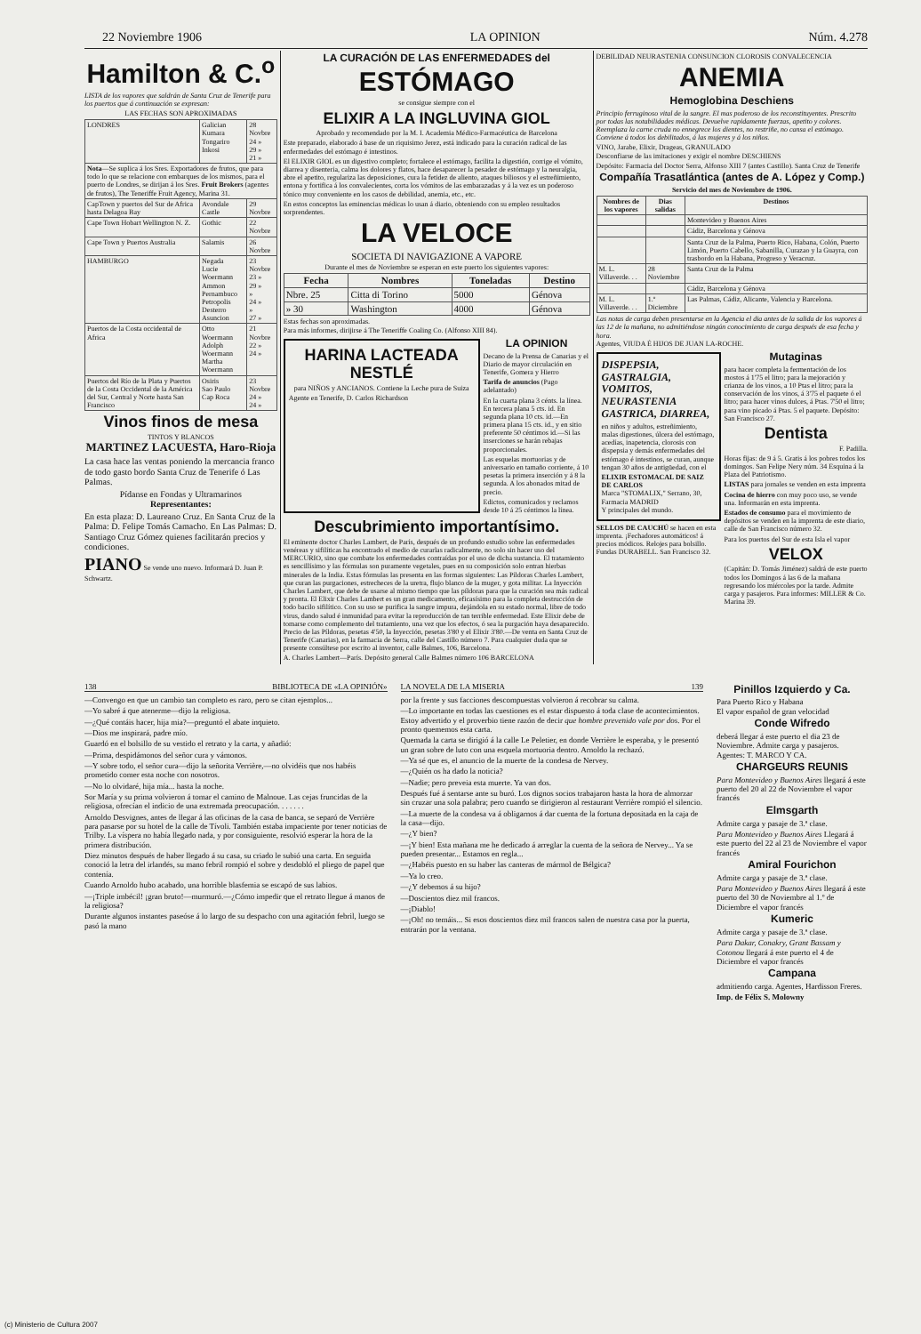22 Noviembre 1906 LA OPINION Núm. 4.278
Hamilton & C.<sup>o</sup>
LISTA de los vapores que saldrán de Santa Cruz de Tenerife para los puertos que á continuación se expresan:
LAS FECHAS SON APROXIMADAS
| LONDRES | Galician Kumara Tongariro Inkosi | 28 Novbre 24 » 29 » 21 » |
| Nota —Se suplica á los Sres. Exportadores de frutos, que para todo lo que se relacione con embarques de los mismos, para el puerto de Londres, se dirijan á los Sres. Fruit Brokers (agentes de frutos), The Teneriffe Fruit Agency, Marina 31. | | |
| CapTown y puertos del Sur de Africa hasta Delagoa Bay | Avondale Castle | 29 Novbre |
| Cape Town Hobart Wellington N. Z. | Gothic | 22 Novbre |
| Cape Town y Puertos Australia | Salamis | 26 Novbre |
| HAMBURGO | Negada Lucie Woermann Ammon Pernambuco Petropolis Desterro Asuncion | 23 Novbre 23 » 29 » » 24 » » 27 » |
| Puertos de la Costa occidental de Africa | Otto Woermann Adolph Woermann Martha Woermann | 21 Novbre 22 » 24 » |
| Puertos del Río de la Plata y Puertos de la Costa Occidental de la América del Sur, Central y Norte hasta San Francisco | Osiris Sao Paulo Cap Roca | 23 Novbre 24 » 24 » |
Vinos finos de mesa
TINTOS Y BLANCOS
MARTINEZ LACUESTA, Haro-Rioja
La casa hace las ventas poniendo la mercancia franco de todo gasto bordo Santa Cruz de Tenerife ó Las Palmas.
Pídanse en Fondas y Ultramarinos
Representantes:
En esta plaza: D. Laureano Cruz. En Santa Cruz de la Palma: D. Felipe Tomás Camacho. En Las Palmas: D. Santiago Cruz Gómez quienes facilitarán precios y condiciones.
PIANO Se vende uno nuevo. Informará D. Juan P. Schwartz.
LA CURACIÓN DE LAS ENFERMEDADES del
ESTÓMAGO
se consigue siempre con el
ELIXIR A LA INGLUVINA GIOL
Aprobado y recomendado por la M. I. Academia Médico-Farmacéutica de Barcelona
Este preparado, elaborado á base de un riquisimo Jerez, está indicado para la curación radical de las enfermedades del estómago é intestinos.
El ELIXIR GIOL es un digestivo completo; fortalece el estómago, facilita la digestión, corrige el vómito, diarrea y disenteria, calma los dolores y flatos, hace desaparecer la pesadez de estómago y la neuralgia, abre el apetito, regulariza las deposiciones, cura la fetidez de aliento, ataques biliosos y el estreñimiento, entona y fortifica á los convalecientes, corta los vómitos de las embarazadas y á la vez es un poderoso tónico muy conveniente en los casos de debilidad, anemia, etc., etc.
En estos conceptos las eminencias médicas lo usan á diario, obteniendo con su empleo resultados sorprendentes.
LA VELOCE
SOCIETA DI NAVIGAZIONE A VAPORE
Durante el mes de Noviembre se esperan en este puerto los siguientes vapores:
| Fecha | Nombres | Toneladas | Destino |
| --- | --- | --- | --- |
| Nbre. 25 | Citta di Torino | 5000 | Génova |
| » 30 | Washington | 4000 | Génova |
Estas fechas son aproximadas.
Para más informes, dirijirse á The Teneriffe Coaling Co. (Alfonso XIII 84).
HARINA LACTEADA NESTLÉ
para NIÑOS y ANCIANOS. Contiene la Leche pura de Suiza
Agente en Tenerife, D. Carlos Richardson
LA OPINION
Decano de la Prensa de Canarias y el Diario de mayor circulación en Tenerife, Gomera y Hierro
Tarifa de anuncios (Pago adelantado)
En la cuarta plana 3 cénts. la línea. En tercera plana 5 cts. id. En segunda plana 10 cts. id.—En primera plana 15 cts. id., y en sitio preferente 50 céntimos id.—Si las inserciones se harán rebajas proporcionales.
Las esquelas mortuorias y de aniversario en tamaño corriente, á 10 pesetas la primera inserción y á 8 la segunda. A los abonados mitad de precio.
Edictos, comunicados y reclamos desde 10 á 25 céntimos la línea.
Descubrimiento importantísimo.
El eminente doctor Charles Lambert, de París, después de un profundo estudio sobre las enfermedades venéreas y sifilíticas ha encontrado el medio de curarlas radicalmente, no solo sin hacer uso del MERCURIO, sino que combate los enfermedades contraídas por el uso de dicha sustancia. El tratamiento es sencillísimo y las fórmulas son puramente vegetales, pues en su composición solo entran hierbas minerales de la India. Estas fórmulas las presenta en las formas siguientes: Las Píldoras Charles Lambert, que curan las purgaciones, estrecheces de la uretra, flujo blanco de la muger, y gota militar. La Inyección Charles Lambert, que debe de usarse al mismo tiempo que las píldoras para que la curación sea más radical y pronta. El Elixir Charles Lambert es un gran medicamento, eficasísimo para la completa destrucción de todo bacilo sifilítico. Con su uso se purifica la sangre impura, dejándola en su estado normal, libre de todo virus, dando salud é inmunidad para evitar la reproducción de tan terrible enfermedad. Este Elixir debe de tomarse como complemento del tratamiento, una vez que los efectos, ó sea la purgación haya desaparecido. Precio de las Píldoras, pesetas 4'50, la Inyección, pesetas 3'80 y el Elixir 3'80.—De venta en Santa Cruz de Tenerife (Canarias), en la farmacia de Serra, calle del Castillo número 7. Para cualquier duda que se presente consúltese por escrito al inventor, calle Balmes, 106, Barcelona.
A. Charles Lambert—París. Depósito general Calle Balmes número 106 BARCELONA
DEBILIDAD NEURASTENIA CONSUNCION CLOROSIS CONVALECENCIA
ANEMIA
Hemoglobina Deschiens
Principio ferruginoso vital de la sangre. El mas poderoso de los reconstituyentes. Prescrito por todas las notabilidades médicas. Devuelve rapidamente fuerzas, apetito y colores. Reemplaza la carne cruda no ennegrece los dientes, no restriñe, no cansa el estómago. Conviene á todos los debilitados, á las mujeres y á los niños.
VINO, Jarabe, Elixir, Drageas, GRANULADO
Desconfiarse de las imitaciones y exigir el nombre DESCHIENS
Depósito: Farmacia del Doctor Serra, Alfonso XIII 7 (antes Castillo). Santa Cruz de Tenerife
Compañía Trasatlántica (antes de A. López y Comp.)
Servicio del mes de Noviembre de 1906.
| Nombres de los vapores | Dias salidas | Destinos |
| --- | --- | --- |
| | | Montevideo y Buenos Aires |
| | | Cádiz, Barcelona y Génova |
| | | Santa Cruz de la Palma, Puerto Rico, Habana, Colón, Puerto Limón, Puerto Cabello, Sabanilla, Curazao y la Guayra, con trasbordo en la Habana, Progreso y Veracruz. |
| M. L. Villaverde. . . | 28 Noviembre | Santa Cruz de la Palma |
| | | Cádiz, Barcelona y Génova |
| M. L. Villaverde. . . | 1.º Diciembre | Las Palmas, Cádiz, Alicante, Valencia y Barcelona. |
Las notas de carga deben presentarse en la Agencia el dia antes de la salida de los vapores á las 12 de la mañana, no admitiéndose ningún conocimiento de carga después de esa fecha y hora.
Agentes, VIUDA É HIJOS DE JUAN LA-ROCHE.
DISPEPSIA, GASTRALGIA, VOMITOS, NEURASTENIA GASTRICA, DIARREA,
en niños y adultos, estreñimiento, malas digestiones, úlcera del estómago, acedías, inapetencia, clorosis con dispepsia y demás enfermedades del estómago é intestinos, se curan, aunque tengan 30 años de antigüedad, con el
ELIXIR ESTOMACAL DE SAIZ DE CARLOS
Marca "STOMALIX," Serrano, 30, Farmacia MADRID
Y principales del mundo.
SELLOS DE CAUCHÚ se hacen en esta imprenta. ¡Fechadores automáticos! á precios módicos. Relojes para bolsillo. Fundas DURABELL. San Francisco 32.
Mutaginas
para hacer completa la fermentación de los mostos á 1'75 el litro; para la mejoración y crianza de los vinos, a 10 Ptas el litro; para la conservación de los vinos, á 3'75 el paquete ó el litro; para hacer vinos dulces, á Ptas. 7'50 el litro; para vino picado á Ptas. 5 el paquete. Depósito: San Francisco 27.
Dentista
F. Padilla.
Horas fijas: de 9 á 5. Gratis á los pobres todos los domingos. San Felipe Nery núm. 34 Esquina á la Plaza del Patriotismo.
LISTAS para jornales se venden en esta imprenta
Cocina de hierro con muy poco uso, se vende una. Informarán en esta imprenta.
Estados de consumo para el movimiento de depósitos se venden en la imprenta de este diario, calle de San Francisco número 32.
Para los puertos del Sur de esta Isla el vapor
VELOX
(Capitán: D. Tomás Jiménez) saldrá de este puerto todos los Domingos á las 6 de la mañana regresando los miércoles por la tarde. Admite carga y pasajeros. Para informes: MILLER & Co. Marina 39.
138 BIBLIOTECA DE «LA OPINIÓN»
—Convengo en que un cambio tan completo es raro, pero se citan ejemplos...
—Yo sabré á que atenerme—dijo la religiosa.
—¿Qué contáis hacer, hija mia?—preguntó el abate inquieto.
—Dios me inspirará, padre mío.
Guardó en el bolsillo de su vestido el retrato y la carta, y añadió:
—Prima, despidámonos del señor cura y vámonos.
—Y sobre todo, el señor cura—dijo la señorita Verrière,—no olvidéis que nos habéis prometido comer esta noche con nosotros.
—No lo olvidaré, hija mía... hasta la noche.
Sor María y su prima volvieron á tomar el camino de Malnoue. Las cejas fruncidas de la religiosa, ofrecían el indicio de una extremada preocupación. . . . . . .
Arnoldo Desvignes, antes de llegar á las oficinas de la casa de banca, se separó de Verrière para pasarse por su hotel de la calle de Tívoli. También estaba impaciente por tener noticias de Trilby. La víspera no había llegado nada, y por consiguiente, resolvió esperar la hora de la primera distribución.
Diez minutos después de haber llegado á su casa, su criado le subió una carta. En seguida conoció la letra del irlandés, su mano febril rompió el sobre y desdobló el pliego de papel que contenía.
Cuando Arnoldo hubo acabado, una horrible blasfemia se escapó de sus labios.
—¡Triple imbécil! ¡gran bruto!—murmuró.—¿Cómo impedir que el retrato llegue á manos de la religiosa?
Durante algunos instantes paseóse á lo largo de su despacho con una agitación febril, luego se pasó la mano
LA NOVELA DE LA MISERIA 139
por la frente y sus facciones descompuestas volvieron á recobrar su calma.
—Lo importante en todas las cuestiones es el estar dispuesto á toda clase de acontecimientos. Estoy advertido y el proverbio tiene razón de decir que hombre prevenido vale por dos. Por el pronto quememos esta carta.
Quemada la carta se dirigió á la calle Le Peletier, en donde Verrière le esperaba, y le presentó un gran sobre de luto con una esquela mortuoria dentro. Arnoldo la rechazó.
—Ya sé que es, el anuncio de la muerte de la condesa de Nervey.
—¿Quién os ha dado la noticia?
—Nadie; pero preveia esta muerte. Ya van dos.
Después fué á sentarse ante su buró. Los dignos socios trabajaron hasta la hora de almorzar sin cruzar una sola palabra; pero cuando se dirigieron al restaurant Verrière rompió el silencio.
—La muerte de la condesa va á obligarnos á dar cuenta de la fortuna depositada en la caja de la casa—dijo.
—¿Y bien?
—¡Y bien! Esta mañana me he dedicado á arreglar la cuenta de la señora de Nervey... Ya se pueden presentar... Estamos en regla...
—¿Habéis puesto en su haber las canteras de mármol de Bélgica?
—Ya lo creo.
—¿Y debemos á su hijo?
—Doscientos diez mil francos.
—¡Diablo!
—¡Oh! no temáis... Si esos doscientos diez mil francos salen de nuestra casa por la puerta, entrarán por la ventana.
Pinillos Izquierdo y Ca.
Para Puerto Rico y Habana
El vapor español de gran velocidad
Conde Wifredo
deberá llegar á este puerto el dia 23 de Noviembre. Admite carga y pasajeros. Agentes: T. MARCO Y CA.
CHARGEURS REUNIS
Para Montevideo y Buenos Aires llegará á este puerto del 20 al 22 de Noviembre el vapor francés
Elmsgarth
Admite carga y pasaje de 3.ª clase.
Para Montevideo y Buenos Aires Llegará á este puerto del 22 al 23 de Noviembre el vapor francés
Amiral Fourichon
Admite carga y pasaje de 3.ª clase.
Para Montevideo y Buenos Aires llegará á este puerto del 30 de Noviembre al 1.º de Diciembre el vapor francés
Kumeric
Admite carga y pasaje de 3.ª clase.
Para Dakar, Conakry, Grant Bassam y Cotonou llegará á este puerto el 4 de Diciembre el vapor francés
Campana
admitiendo carga. Agentes, Hardisson Freres.
Imp. de Félix S. Molowny
(c) Ministerio de Cultura 2007